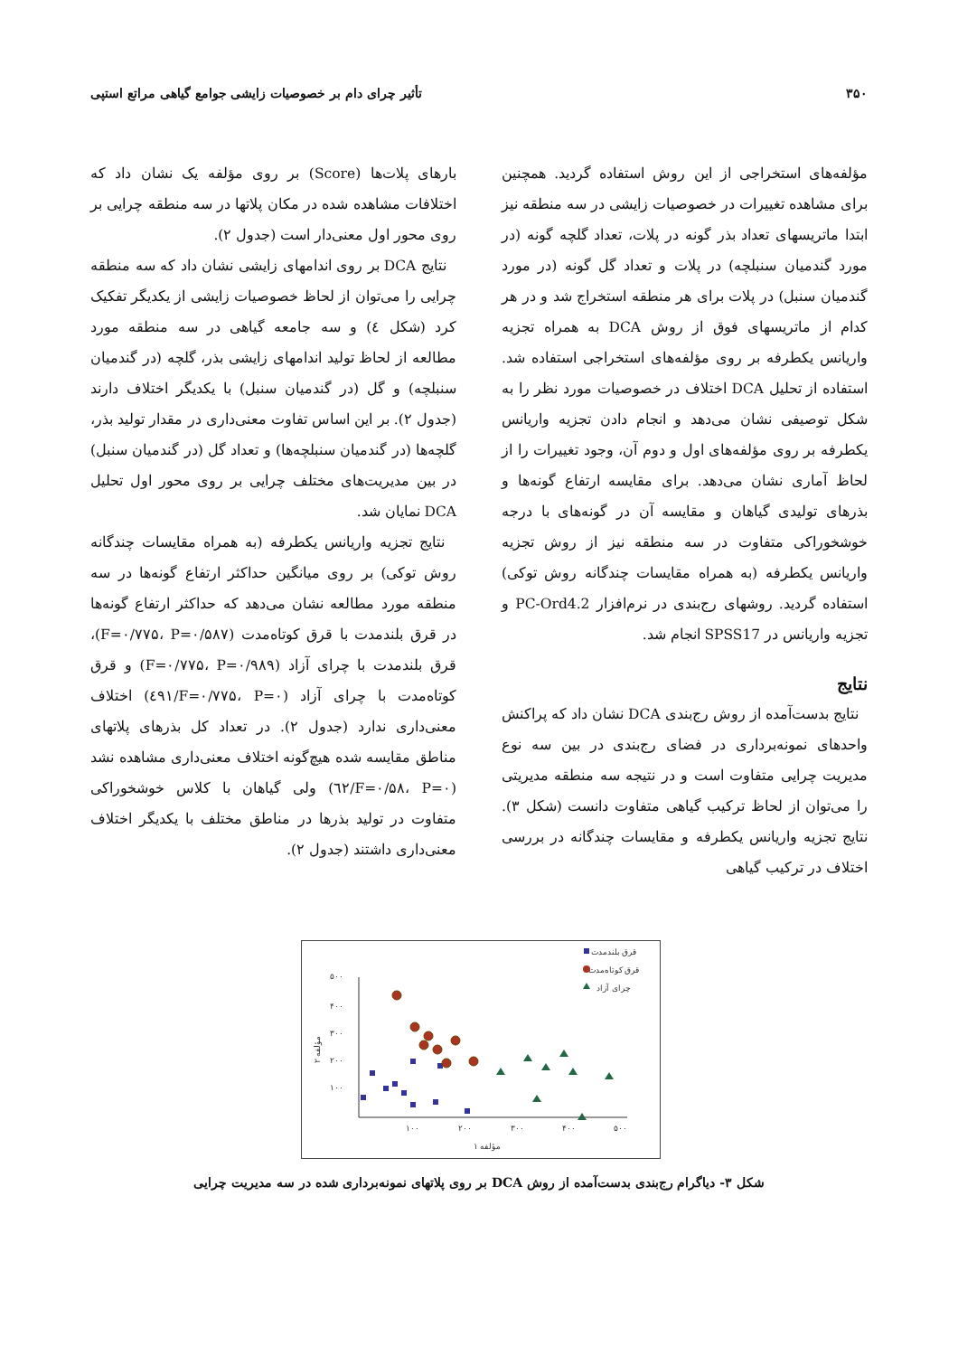۳۵۰ تأثیر چرای دام بر خصوصیات زایشی جوامع گیاهی مراتع استپی
مؤلفه‌های استخراجی از این روش استفاده گردید. همچنین برای مشاهده تغییرات در خصوصیات زایشی در سه منطقه نیز ابتدا ماتریسهای تعداد بذر گونه در پلات، تعداد گلچه گونه (در مورد گندمیان سنبلچه) در پلات و تعداد گل گونه (در مورد گندمیان سنبل) در پلات برای هر منطقه استخراج شد و در هر کدام از ماتریسهای فوق از روش DCA به همراه تجزیه واریانس یکطرفه بر روی مؤلفه‌های استخراجی استفاده شد. استفاده از تحلیل DCA اختلاف در خصوصیات مورد نظر را به شکل توصیفی نشان می‌دهد و انجام دادن تجزیه واریانس یکطرفه بر روی مؤلفه‌های اول و دوم آن، وجود تغییرات را از لحاظ آماری نشان می‌دهد. برای مقایسه ارتفاع گونه‌ها و بذرهای تولیدی گیاهان و مقایسه آن در گونه‌های با درجه خوشخوراکی متفاوت در سه منطقه نیز از روش تجزیه واریانس یکطرفه (به همراه مقایسات چندگانه روش توکی) استفاده گردید. روشهای رج‌بندی در نرم‌افزار PC-Ord4.2 و تجزیه واریانس در SPSS17 انجام شد.
نتایج
نتایج بدست‌آمده از روش رج‌بندی DCA نشان داد که پراکنش واحدهای نمونه‌برداری در فضای رج‌بندی در بین سه نوع مدیریت چرایی متفاوت است و در نتیجه سه منطقه مدیریتی را می‌توان از لحاظ ترکیب گیاهی متفاوت دانست (شکل ۳). نتایج تجزیه واریانس یکطرفه و مقایسات چندگانه در بررسی اختلاف در ترکیب گیاهی
بارهای پلات‌ها (Score) بر روی مؤلفه یک نشان داد که اختلافات مشاهده شده در مکان پلاتها در سه منطقه چرایی بر روی محور اول معنی‌دار است (جدول ۲).
نتایج DCA بر روی اندامهای زایشی نشان داد که سه منطقه چرایی را می‌توان از لحاظ خصوصیات زایشی از یکدیگر تفکیک کرد (شکل ٤) و سه جامعه گیاهی در سه منطقه مورد مطالعه از لحاظ تولید اندامهای زایشی بذر، گلچه (در گندمیان سنبلچه) و گل (در گندمیان سنبل) با یکدیگر اختلاف دارند (جدول ۲). بر این اساس تفاوت معنی‌داری در مقدار تولید بذر، گلچه‌ها (در گندمیان سنبلچه‌ها) و تعداد گل (در گندمیان سنبل) در بین مدیریت‌های مختلف چرایی بر روی محور اول تحلیل DCA نمایان شد.
نتایج تجزیه واریانس یکطرفه (به همراه مقایسات چندگانه روش توکی) بر روی میانگین حداکثر ارتفاع گونه‌ها در سه منطقه مورد مطالعه نشان می‌دهد که حداکثر ارتفاع گونه‌ها در قرق بلندمدت با قرق کوتاه‌مدت (F=۰/۷۷۵، P=۰/۵۸۷)، قرق بلندمدت با چرای آزاد (F=۰/۷۷۵، P=۰/۹۸۹) و قرق کوتاه‌مدت با چرای آزاد (F=۰/۷۷۵، P=۰/٤۹۱) اختلاف معنی‌داری ندارد (جدول ۲). در تعداد کل بذرهای پلاتهای مناطق مقایسه شده هیچ‌گونه اختلاف معنی‌داری مشاهده نشد (F=۰/۵۸، P=۰/٦۲) ولی گیاهان با کلاس خوشخوراکی متفاوت در تولید بذرها در مناطق مختلف با یکدیگر اختلاف معنی‌داری داشتند (جدول ۲).
۵۰۰
۴۰۰
۳۰۰
۲۰۰
۱۰۰
۱۰۰
۲۰۰
۳۰۰
۴۰۰
۵۰۰
مؤلفه ۱
مؤلفه ۲
قرق بلندمدت
قرق کوتاه‌مدت
چرای آزاد
شکل ۳- دیاگرام رج‌بندی بدست‌آمده از روش DCA بر روی پلاتهای نمونه‌برداری شده در سه مدیریت چرایی